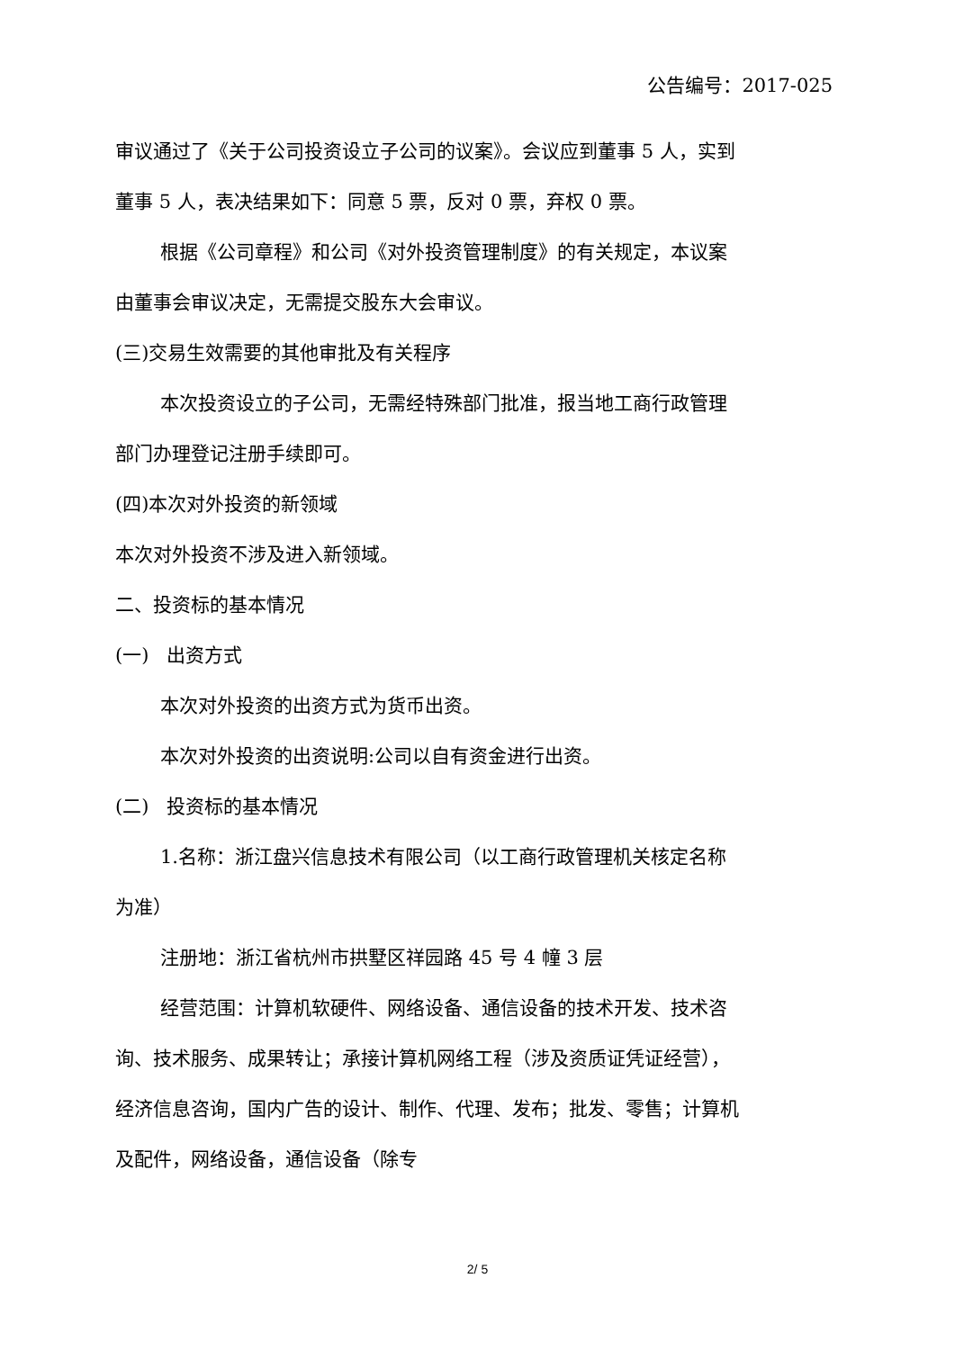公告编号：2017-025
审议通过了《关于公司投资设立子公司的议案》。会议应到董事 5 人，实到董事 5 人，表决结果如下：同意 5 票，反对 0 票，弃权 0 票。
根据《公司章程》和公司《对外投资管理制度》的有关规定，本议案由董事会审议决定，无需提交股东大会审议。
(三)交易生效需要的其他审批及有关程序
本次投资设立的子公司，无需经特殊部门批准，报当地工商行政管理部门办理登记注册手续即可。
(四)本次对外投资的新领域
本次对外投资不涉及进入新领域。
二、投资标的基本情况
(一) 出资方式
本次对外投资的出资方式为货币出资。
本次对外投资的出资说明:公司以自有资金进行出资。
(二) 投资标的基本情况
1.名称：浙江盘兴信息技术有限公司（以工商行政管理机关核定名称为准）
注册地：浙江省杭州市拱墅区祥园路 45 号 4 幢 3 层
经营范围：计算机软硬件、网络设备、通信设备的技术开发、技术咨询、技术服务、成果转让；承接计算机网络工程（涉及资质证凭证经营），经济信息咨询，国内广告的设计、制作、代理、发布；批发、零售；计算机及配件，网络设备，通信设备（除专
2/ 5